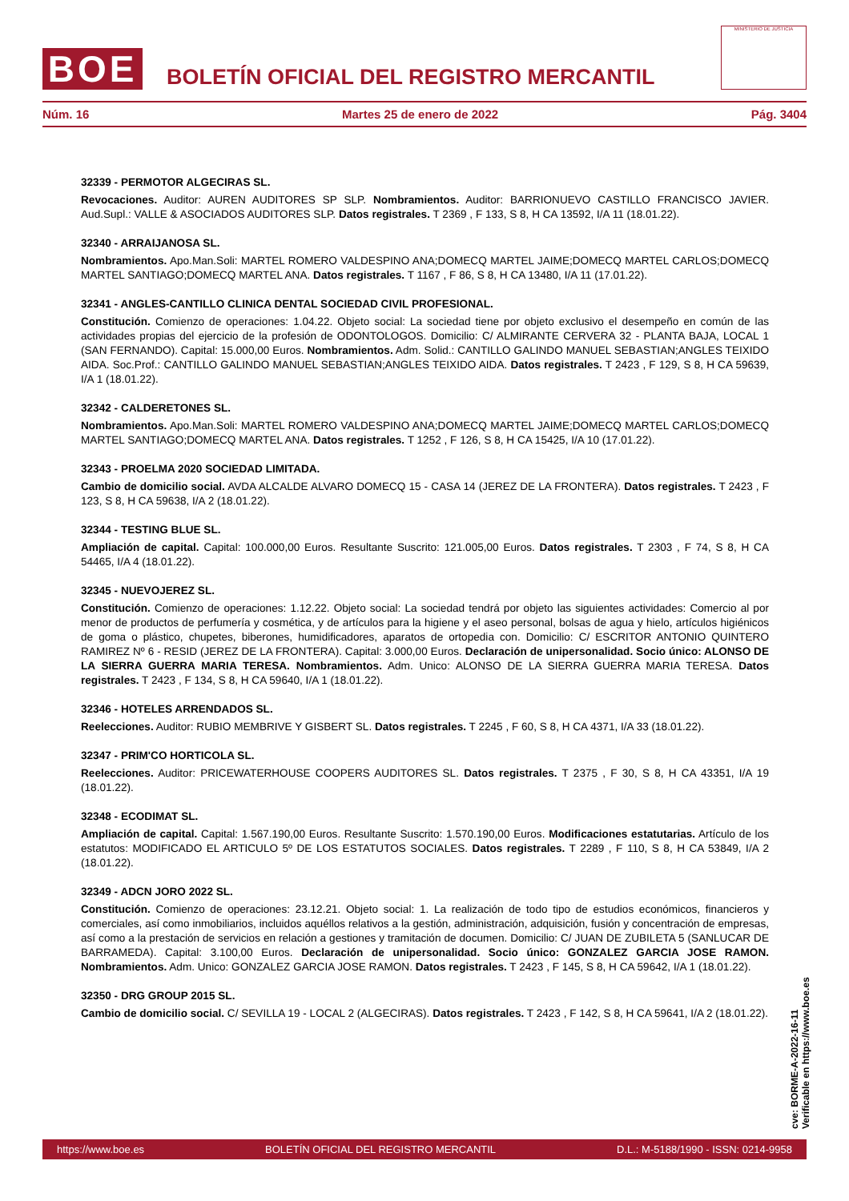BOE
BOLETÍN OFICIAL DEL REGISTRO MERCANTIL
MINISTERIO DE JUSTICIA
Núm. 16 Martes 25 de enero de 2022 Pág. 3404
32339 - PERMOTOR ALGECIRAS SL.
Revocaciones. Auditor: AUREN AUDITORES SP SLP. Nombramientos. Auditor: BARRIONUEVO CASTILLO FRANCISCO JAVIER. Aud.Supl.: VALLE & ASOCIADOS AUDITORES SLP. Datos registrales. T 2369 , F 133, S 8, H CA 13592, I/A 11 (18.01.22).
32340 - ARRAIJANOSA SL.
Nombramientos. Apo.Man.Soli: MARTEL ROMERO VALDESPINO ANA;DOMECQ MARTEL JAIME;DOMECQ MARTEL CARLOS;DOMECQ MARTEL SANTIAGO;DOMECQ MARTEL ANA. Datos registrales. T 1167 , F 86, S 8, H CA 13480, I/A 11 (17.01.22).
32341 - ANGLES-CANTILLO CLINICA DENTAL SOCIEDAD CIVIL PROFESIONAL.
Constitución. Comienzo de operaciones: 1.04.22. Objeto social: La sociedad tiene por objeto exclusivo el desempeño en común de las actividades propias del ejercicio de la profesión de ODONTOLOGOS. Domicilio: C/ ALMIRANTE CERVERA 32 - PLANTA BAJA, LOCAL 1 (SAN FERNANDO). Capital: 15.000,00 Euros. Nombramientos. Adm. Solid.: CANTILLO GALINDO MANUEL SEBASTIAN;ANGLES TEIXIDO AIDA. Soc.Prof.: CANTILLO GALINDO MANUEL SEBASTIAN;ANGLES TEIXIDO AIDA. Datos registrales. T 2423 , F 129, S 8, H CA 59639, I/A 1 (18.01.22).
32342 - CALDERETONES SL.
Nombramientos. Apo.Man.Soli: MARTEL ROMERO VALDESPINO ANA;DOMECQ MARTEL JAIME;DOMECQ MARTEL CARLOS;DOMECQ MARTEL SANTIAGO;DOMECQ MARTEL ANA. Datos registrales. T 1252 , F 126, S 8, H CA 15425, I/A 10 (17.01.22).
32343 - PROELMA 2020 SOCIEDAD LIMITADA.
Cambio de domicilio social. AVDA ALCALDE ALVARO DOMECQ 15 - CASA 14 (JEREZ DE LA FRONTERA). Datos registrales. T 2423 , F 123, S 8, H CA 59638, I/A 2 (18.01.22).
32344 - TESTING BLUE SL.
Ampliación de capital. Capital: 100.000,00 Euros. Resultante Suscrito: 121.005,00 Euros. Datos registrales. T 2303 , F 74, S 8, H CA 54465, I/A 4 (18.01.22).
32345 - NUEVOJEREZ SL.
Constitución. Comienzo de operaciones: 1.12.22. Objeto social: La sociedad tendrá por objeto las siguientes actividades: Comercio al por menor de productos de perfumería y cosmética, y de artículos para la higiene y el aseo personal, bolsas de agua y hielo, artículos higiénicos de goma o plástico, chupetes, biberones, humidificadores, aparatos de ortopedia con. Domicilio: C/ ESCRITOR ANTONIO QUINTERO RAMIREZ Nº 6 - RESID (JEREZ DE LA FRONTERA). Capital: 3.000,00 Euros. Declaración de unipersonalidad. Socio único: ALONSO DE LA SIERRA GUERRA MARIA TERESA. Nombramientos. Adm. Unico: ALONSO DE LA SIERRA GUERRA MARIA TERESA. Datos registrales. T 2423 , F 134, S 8, H CA 59640, I/A 1 (18.01.22).
32346 - HOTELES ARRENDADOS SL.
Reelecciones. Auditor: RUBIO MEMBRIVE Y GISBERT SL. Datos registrales. T 2245 , F 60, S 8, H CA 4371, I/A 33 (18.01.22).
32347 - PRIM'CO HORTICOLA SL.
Reelecciones. Auditor: PRICEWATERHOUSE COOPERS AUDITORES SL. Datos registrales. T 2375 , F 30, S 8, H CA 43351, I/A 19 (18.01.22).
32348 - ECODIMAT SL.
Ampliación de capital. Capital: 1.567.190,00 Euros. Resultante Suscrito: 1.570.190,00 Euros. Modificaciones estatutarias. Artículo de los estatutos: MODIFICADO EL ARTICULO 5º DE LOS ESTATUTOS SOCIALES. Datos registrales. T 2289 , F 110, S 8, H CA 53849, I/A 2 (18.01.22).
32349 - ADCN JORO 2022 SL.
Constitución. Comienzo de operaciones: 23.12.21. Objeto social: 1. La realización de todo tipo de estudios económicos, financieros y comerciales, así como inmobiliarios, incluidos aquéllos relativos a la gestión, administración, adquisición, fusión y concentración de empresas, así como a la prestación de servicios en relación a gestiones y tramitación de documen. Domicilio: C/ JUAN DE ZUBILETA 5 (SANLUCAR DE BARRAMEDA). Capital: 3.100,00 Euros. Declaración de unipersonalidad. Socio único: GONZALEZ GARCIA JOSE RAMON. Nombramientos. Adm. Unico: GONZALEZ GARCIA JOSE RAMON. Datos registrales. T 2423 , F 145, S 8, H CA 59642, I/A 1 (18.01.22).
32350 - DRG GROUP 2015 SL.
Cambio de domicilio social. C/ SEVILLA 19 - LOCAL 2 (ALGECIRAS). Datos registrales. T 2423 , F 142, S 8, H CA 59641, I/A 2 (18.01.22).
cve: BORME-A-2022-16-11
Verificable en https://www.boe.es
https://www.boe.es BOLETÍN OFICIAL DEL REGISTRO MERCANTIL D.L.: M-5188/1990 - ISSN: 0214-9958